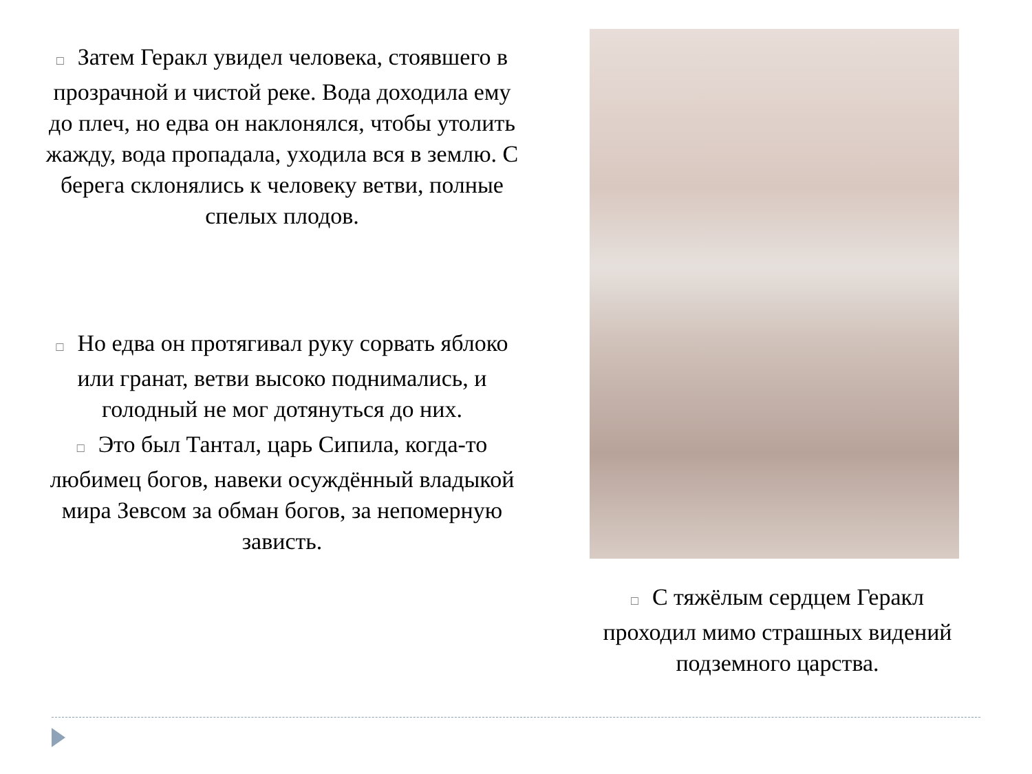□ Затем Геракл увидел человека, стоявшего в прозрачной и чистой реке. Вода доходила ему до плеч, но едва он наклонялся, чтобы утолить жажду, вода пропадала, уходила вся в землю. С берега склонялись к человеку ветви, полные спелых плодов.
□ Но едва он протягивал руку сорвать яблоко или гранат, ветви высоко поднимались, и голодный не мог дотянуться до них.
□ Это был Тантал, царь Сипила, когда-то любимец богов, навеки осуждённый владыкой мира Зевсом за обман богов, за непомерную зависть.
□ С тяжёлым сердцем Геракл проходил мимо страшных видений подземного царства.